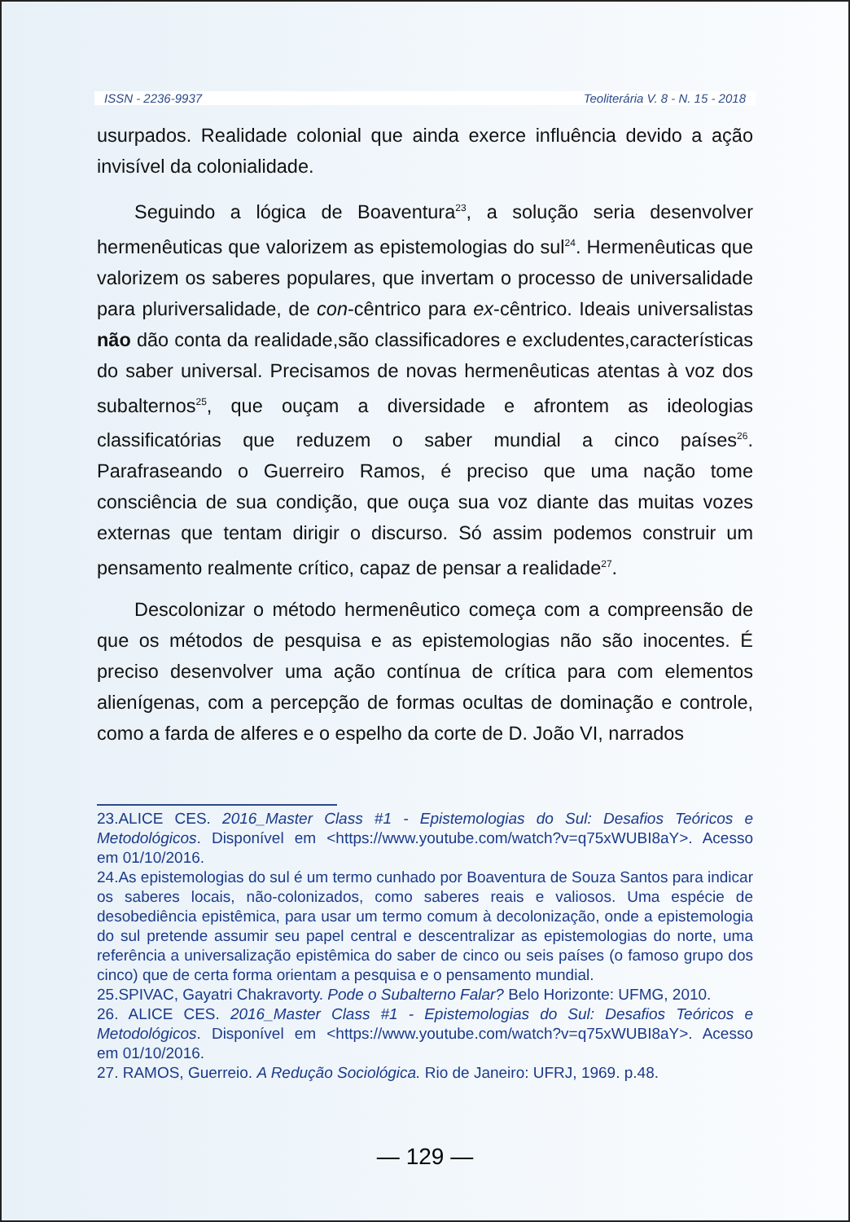ISSN - 2236-9937 Teoliterária V. 8 - N. 15 - 2018
usurpados. Realidade colonial que ainda exerce influência devido a ação invisível da colonialidade.
Seguindo a lógica de Boaventura<sup>23</sup>, a solução seria desenvolver hermenêuticas que valorizem as epistemologias do sul<sup>24</sup>. Hermenêuticas que valorizem os saberes populares, que invertam o processo de universalidade para pluriversalidade, de con-cêntrico para ex-cêntrico. Ideais universalistas não dão conta da realidade,são classificadores e excludentes,características do saber universal. Precisamos de novas hermenêuticas atentas à voz dos subalternos<sup>25</sup>, que ouçam a diversidade e afrontem as ideologias classificatórias que reduzem o saber mundial a cinco países<sup>26</sup>. Parafraseando o Guerreiro Ramos, é preciso que uma nação tome consciência de sua condição, que ouça sua voz diante das muitas vozes externas que tentam dirigir o discurso. Só assim podemos construir um pensamento realmente crítico, capaz de pensar a realidade<sup>27</sup>.
Descolonizar o método hermenêutico começa com a compreensão de que os métodos de pesquisa e as epistemologias não são inocentes. É preciso desenvolver uma ação contínua de crítica para com elementos alienígenas, com a percepção de formas ocultas de dominação e controle, como a farda de alferes e o espelho da corte de D. João VI, narrados
23.ALICE CES. 2016_Master Class #1 - Epistemologias do Sul: Desafios Teóricos e Metodológicos. Disponível em <https://www.youtube.com/watch?v=q75xWUBI8aY>. Acesso em 01/10/2016.
24.As epistemologias do sul é um termo cunhado por Boaventura de Souza Santos para indicar os saberes locais, não-colonizados, como saberes reais e valiosos. Uma espécie de desobediência epistêmica, para usar um termo comum à decolonização, onde a epistemologia do sul pretende assumir seu papel central e descentralizar as epistemologias do norte, uma referência a universalização epistêmica do saber de cinco ou seis países (o famoso grupo dos cinco) que de certa forma orientam a pesquisa e o pensamento mundial.
25.SPIVAC, Gayatri Chakravorty. Pode o Subalterno Falar? Belo Horizonte: UFMG, 2010.
26. ALICE CES. 2016_Master Class #1 - Epistemologias do Sul: Desafios Teóricos e Metodológicos. Disponível em <https://www.youtube.com/watch?v=q75xWUBI8aY>. Acesso em 01/10/2016.
27. RAMOS, Guerreio. A Redução Sociológica. Rio de Janeiro: UFRJ, 1969. p.48.
— 129 —